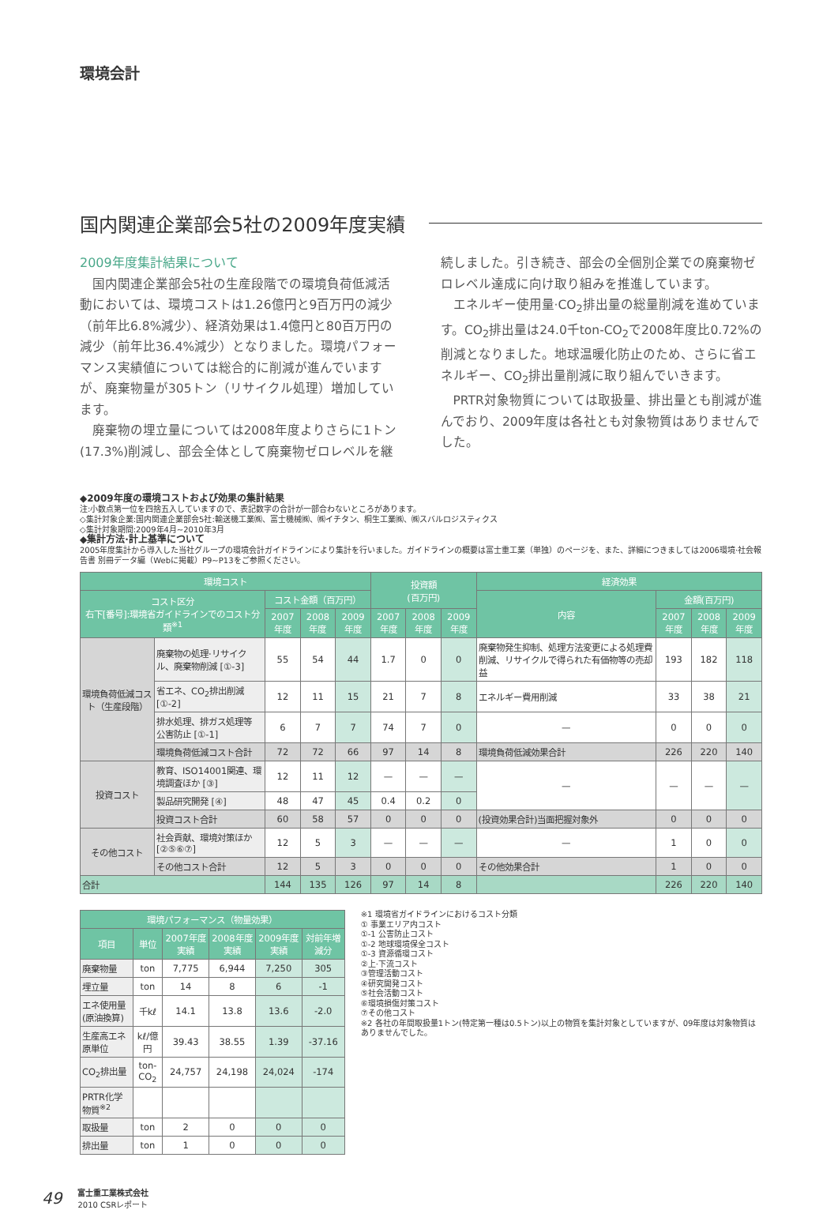環境会計
国内関連企業部会5社の2009年度実績
2009年度集計結果について
国内関連企業部会5社の生産段階での環境負荷低減活動においては、環境コストは1.26億円と9百万円の減少（前年比6.8%減少）、経済効果は1.4億円と80百万円の減少（前年比36.4%減少）となりました。環境パフォーマンス実績値については総合的に削減が進んでいますが、廃棄物量が305トン（リサイクル処理）増加しています。
廃棄物の埋立量については2008年度よりさらに1トン(17.3%)削減し、部会全体として廃棄物ゼロレベルを継続しました。引き続き、部会の全個別企業での廃棄物ゼロレベル達成に向け取り組みを推進しています。
エネルギー使用量·CO<sub>2</sub>排出量の総量削減を進めています。CO<sub>2</sub>排出量は24.0千ton-CO<sub>2</sub>で2008年度比0.72%の削減となりました。地球温暖化防止のため、さらに省エネルギー、CO<sub>2</sub>排出量削減に取り組んでいきます。
PRTR対象物質については取扱量、排出量とも削減が進んでおり、2009年度は各社とも対象物質はありませんでした。
◆2009年度の環境コストおよび効果の集計結果
注:小数点第一位を四捨五入していますので、表記数字の合計が一部合わないところがあります。
◇集計対象企業:国内関連企業部会5社:輸送機工業㈱、富士機械㈱、㈱イチタン、桐生工業㈱、㈱スバルロジスティクス
◇集計対象期間:2009年4月~2010年3月
◆集計方法·計上基準について
2005年度集計から導入した当社グループの環境会計ガイドラインにより集計を行いました。ガイドラインの概要は富士重工業（単独）のページを、また、詳細につきましては2006環境·社会報告書 別冊データ編（Webに掲載）P9~P13をご参照ください。
| 環境コスト | | | | | 投資額 (百万円) | | | 経済効果 | | | |
| --- | --- | --- | --- | --- | --- | --- | --- | --- | --- | --- | --- |
| コスト区分 右下[番号]:環境省ガイドラインでのコスト分類<sup>※1</sup> | | コスト金額（百万円） | | | | | | 内容 | 金額(百万円) | | |
| | | 2007年度 | 2008年度 | 2009年度 | 2007年度 | 2008年度 | 2009年度 | | 2007年度 | 2008年度 | 2009年度 |
| 環境負荷低減コスト（生産段階） | 廃棄物の処理·リサイクル、廃棄物削減 [①-3] | 55 | 54 | 44 | 1.7 | 0 | 0 | 廃棄物発生抑制、処理方法変更による処理費削減、リサイクルで得られた有価物等の売却益 | 193 | 182 | 118 |
| | 省エネ、CO<sub>2</sub>排出削減 [①-2] | 12 | 11 | 15 | 21 | 7 | 8 | エネルギー費用削減 | 33 | 38 | 21 |
| | 排水処理、排ガス処理等 公害防止 [①-1] | 6 | 7 | 7 | 74 | 7 | 0 | — | 0 | 0 | 0 |
| | 環境負荷低減コスト合計 | 72 | 72 | 66 | 97 | 14 | 8 | 環境負荷低減効果合計 | 226 | 220 | 140 |
| 投資コスト | 教育、ISO14001関連、環境調査ほか [③] | 12 | 11 | 12 | — | — | — | — | — | — | — |
| | 製品研究開発 [④] | 48 | 47 | 45 | 0.4 | 0.2 | 0 | | | | |
| | 投資コスト合計 | 60 | 58 | 57 | 0 | 0 | 0 | (投資効果合計)当面把握対象外 | 0 | 0 | 0 |
| その他コスト | 社会貢献、環境対策ほか [②⑤⑥⑦] | 12 | 5 | 3 | — | — | — | — | 1 | 0 | 0 |
| | その他コスト合計 | 12 | 5 | 3 | 0 | 0 | 0 | その他効果合計 | 1 | 0 | 0 |
| 合計 | | 144 | 135 | 126 | 97 | 14 | 8 | | 226 | 220 | 140 |
| 環境パフォーマンス（物量効果） | | | | | |
| --- | --- | --- | --- | --- | --- |
| 項目 | 単位 | 2007年度実績 | 2008年度実績 | 2009年度実績 | 対前年増減分 |
| 廃棄物量 | ton | 7,775 | 6,944 | 7,250 | 305 |
| 埋立量 | ton | 14 | 8 | 6 | -1 |
| エネ使用量(原油換算) | 千kℓ | 14.1 | 13.8 | 13.6 | -2.0 |
| 生産高エネ原単位 | kℓ/億円 | 39.43 | 38.55 | 1.39 | -37.16 |
| CO<sub>2</sub>排出量 | ton-CO<sub>2</sub> | 24,757 | 24,198 | 24,024 | -174 |
| PRTR化学物質<sup>※2</sup> | | | | | |
| 取扱量 | ton | 2 | 0 | 0 | 0 |
| 排出量 | ton | 1 | 0 | 0 | 0 |
※1 環境省ガイドラインにおけるコスト分類
① 事業エリア内コスト
①-1 公害防止コスト
①-2 地球環境保全コスト
①-3 資源循環コスト
②上·下流コスト
③管理活動コスト
④研究開発コスト
⑤社会活動コスト
⑥環境損傷対策コスト
⑦その他コスト
※2 各社の年間取扱量1トン(特定第一種は0.5トン)以上の物質を集計対象としていますが、09年度は対象物質はありませんでした。
49 富士重工業株式会社
2010 CSRレポート